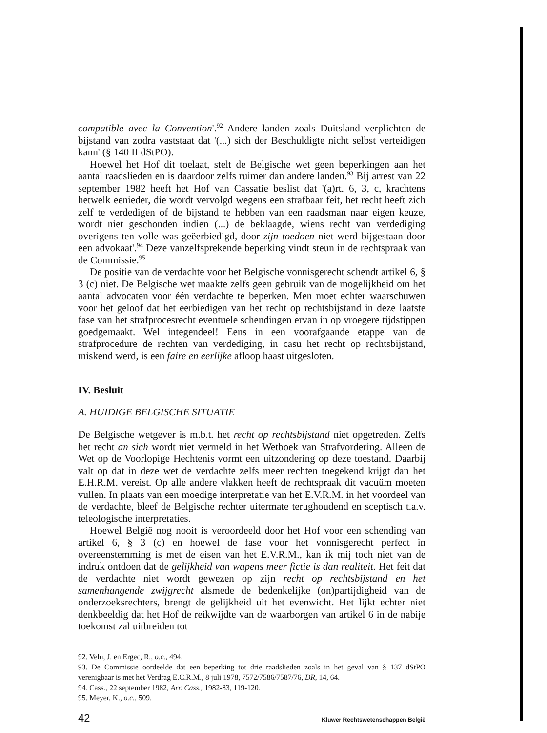compatible avec la Convention'.<sup>92</sup> Andere landen zoals Duitsland verplichten de bijstand van zodra vaststaat dat '(...) sich der Beschuldigte nicht selbst verteidigen kann' (§ 140 II dStPO).
Hoewel het Hof dit toelaat, stelt de Belgische wet geen beperkingen aan het aantal raadslieden en is daardoor zelfs ruimer dan andere landen.<sup>93</sup> Bij arrest van 22 september 1982 heeft het Hof van Cassatie beslist dat '(a)rt. 6, 3, c, krachtens hetwelk eenieder, die wordt vervolgd wegens een strafbaar feit, het recht heeft zich zelf te verdedigen of de bijstand te hebben van een raadsman naar eigen keuze, wordt niet geschonden indien (...) de beklaagde, wiens recht van verdediging overigens ten volle was geëerbiedigd, door zijn toedoen niet werd bijgestaan door een advokaat'.<sup>94</sup> Deze vanzelfsprekende beperking vindt steun in de rechtspraak van de Commissie.<sup>95</sup>
De positie van de verdachte voor het Belgische vonnisgerecht schendt artikel 6, § 3 (c) niet. De Belgische wet maakte zelfs geen gebruik van de mogelijkheid om het aantal advocaten voor één verdachte te beperken. Men moet echter waarschuwen voor het geloof dat het eerbiedigen van het recht op rechtsbijstand in deze laatste fase van het strafprocesrecht eventuele schendingen ervan in op vroegere tijdstippen goedgemaakt. Wel integendeel! Eens in een voorafgaande etappe van de strafprocedure de rechten van verdediging, in casu het recht op rechtsbijstand, miskend werd, is een faire en eerlijke afloop haast uitgesloten.
IV. Besluit
A. HUIDIGE BELGISCHE SITUATIE
De Belgische wetgever is m.b.t. het recht op rechtsbijstand niet opgetreden. Zelfs het recht an sich wordt niet vermeld in het Wetboek van Strafvordering. Alleen de Wet op de Voorlopige Hechtenis vormt een uitzondering op deze toestand. Daarbij valt op dat in deze wet de verdachte zelfs meer rechten toegekend krijgt dan het E.H.R.M. vereist. Op alle andere vlakken heeft de rechtspraak dit vacuüm moeten vullen. In plaats van een moedige interpretatie van het E.V.R.M. in het voordeel van de verdachte, bleef de Belgische rechter uitermate terughoudend en sceptisch t.a.v. teleologische interpretaties.
Hoewel België nog nooit is veroordeeld door het Hof voor een schending van artikel 6, § 3 (c) en hoewel de fase voor het vonnisgerecht perfect in overeenstemming is met de eisen van het E.V.R.M., kan ik mij toch niet van de indruk ontdoen dat de gelijkheid van wapens meer fictie is dan realiteit. Het feit dat de verdachte niet wordt gewezen op zijn recht op rechtsbijstand en het samenhangende zwijgrecht alsmede de bedenkelijke (on)partijdigheid van de onderzoeksrechters, brengt de gelijkheid uit het evenwicht. Het lijkt echter niet denkbeeldig dat het Hof de reikwijdte van de waarborgen van artikel 6 in de nabije toekomst zal uitbreiden tot
92. Velu, J. en Ergec, R., o.c., 494.
93. De Commissie oordeelde dat een beperking tot drie raadslieden zoals in het geval van § 137 dStPO verenigbaar is met het Verdrag E.C.R.M., 8 juli 1978, 7572/7586/7587/76, DR, 14, 64.
94. Cass., 22 september 1982, Arr. Cass., 1982-83, 119-120.
95. Meyer, K., o.c., 509.
42 Kluwer Rechtswetenschappen België